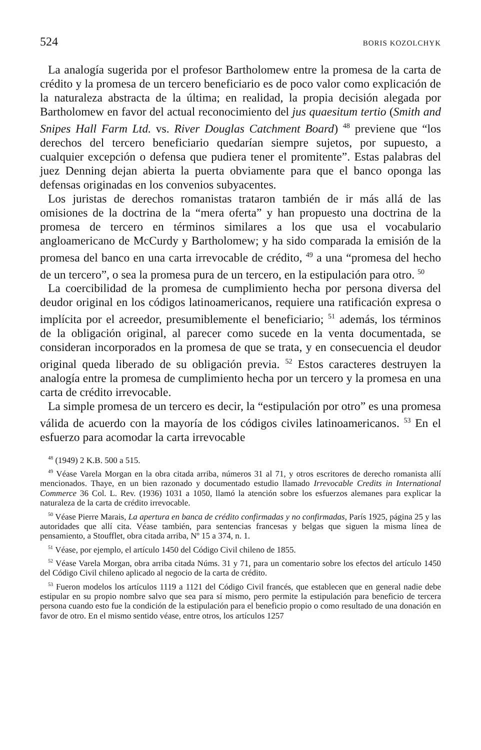524 BORIS KOZOLCHYK
La analogía sugerida por el profesor Bartholomew entre la promesa de la carta de crédito y la promesa de un tercero beneficiario es de poco valor como explicación de la naturaleza abstracta de la última; en realidad, la propia decisión alegada por Bartholomew en favor del actual reconocimiento del jus quaesitum tertio (Smith and Snipes Hall Farm Ltd. vs. River Douglas Catchment Board) <sup>48</sup> previene que “los derechos del tercero beneficiario quedarían siempre sujetos, por supuesto, a cualquier excepción o defensa que pudiera tener el promitente”. Estas palabras del juez Denning dejan abierta la puerta obviamente para que el banco oponga las defensas originadas en los convenios subyacentes.
Los juristas de derechos romanistas trataron también de ir más allá de las omisiones de la doctrina de la “mera oferta” y han propuesto una doctrina de la promesa de tercero en términos similares a los que usa el vocabulario angloamericano de McCurdy y Bartholomew; y ha sido comparada la emisión de la promesa del banco en una carta irrevocable de crédito, <sup>49</sup> a una “promesa del hecho de un tercero”, o sea la promesa pura de un tercero, en la estipulación para otro. <sup>50</sup>
La coercibilidad de la promesa de cumplimiento hecha por persona diversa del deudor original en los códigos latinoamericanos, requiere una ratificación expresa o implícita por el acreedor, presumiblemente el beneficiario; <sup>51</sup> además, los términos de la obligación original, al parecer como sucede en la venta documentada, se consideran incorporados en la promesa de que se trata, y en consecuencia el deudor original queda liberado de su obligación previa. <sup>52</sup> Estos caracteres destruyen la analogía entre la promesa de cumplimiento hecha por un tercero y la promesa en una carta de crédito irrevocable.
La simple promesa de un tercero es decir, la “estipulación por otro” es una promesa válida de acuerdo con la mayoría de los códigos civiles latinoamericanos. <sup>53</sup> En el esfuerzo para acomodar la carta irrevocable
<sup>48</sup> (1949) 2 K.B. 500 a 515.
<sup>49</sup> Véase Varela Morgan en la obra citada arriba, números 31 al 71, y otros escritores de derecho romanista allí mencionados. Thaye, en un bien razonado y documentado estudio llamado Irrevocable Credits in International Commerce 36 Col. L. Rev. (1936) 1031 a 1050, llamó la atención sobre los esfuerzos alemanes para explicar la naturaleza de la carta de crédito irrevocable.
<sup>50</sup> Véase Pierre Marais, La apertura en banca de crédito confirmadas y no confirmadas, París 1925, página 25 y las autoridades que allí cita. Véase también, para sentencias francesas y belgas que siguen la misma línea de pensamiento, a Stoufflet, obra citada arriba, Nº 15 a 374, n. 1.
<sup>51</sup> Véase, por ejemplo, el artículo 1450 del Código Civil chileno de 1855.
<sup>52</sup> Véase Varela Morgan, obra arriba citada Núms. 31 y 71, para un comentario sobre los efectos del artículo 1450 del Código Civil chileno aplicado al negocio de la carta de crédito.
<sup>53</sup> Fueron modelos los artículos 1119 a 1121 del Código Civil francés, que establecen que en general nadie debe estipular en su propio nombre salvo que sea para sí mismo, pero permite la estipulación para beneficio de tercera persona cuando esto fue la condición de la estipulación para el beneficio propio o como resultado de una donación en favor de otro. En el mismo sentido véase, entre otros, los artículos 1257